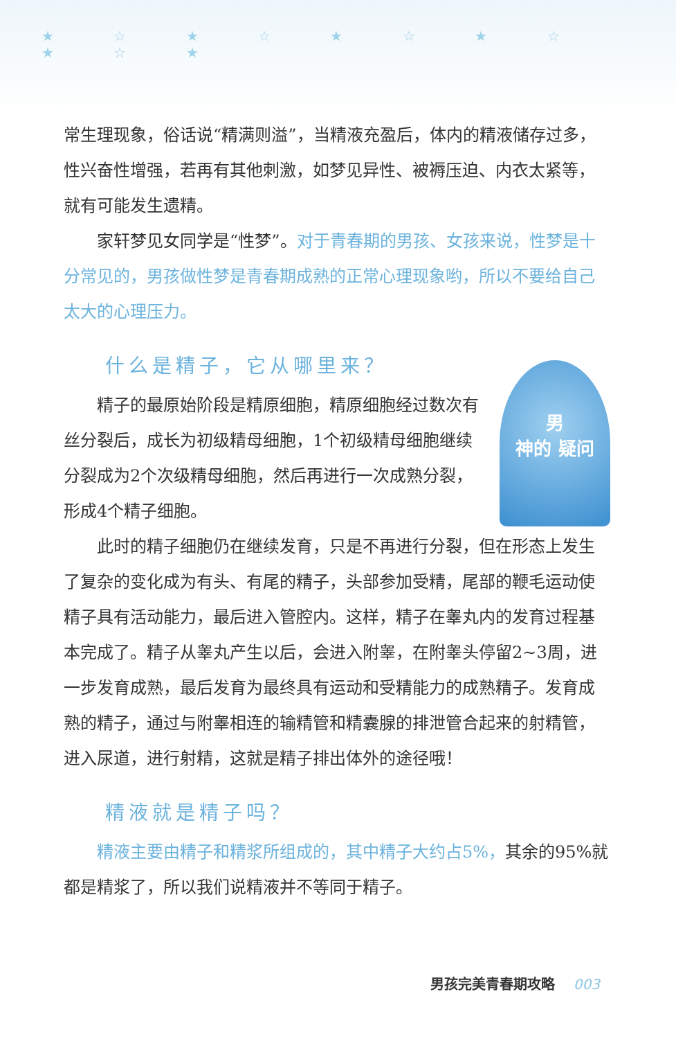★ ☆ ★ ☆ ★ ☆ ★ ☆ ★ ☆ ★
常生理现象，俗话说“精满则溢”，当精液充盈后，体内的精液储存过多，性兴奋性增强，若再有其他刺激，如梦见异性、被褥压迫、内衣太紧等，就有可能发生遗精。
家轩梦见女同学是“性梦”。对于青春期的男孩、女孩来说，性梦是十分常见的，男孩做性梦是青春期成熟的正常心理现象哟，所以不要给自己太大的心理压力。
什么是精子，它从哪里来？
男
神的 疑问
精子的最原始阶段是精原细胞，精原细胞经过数次有丝分裂后，成长为初级精母细胞，1个初级精母细胞继续分裂成为2个次级精母细胞，然后再进行一次成熟分裂，形成4个精子细胞。
此时的精子细胞仍在继续发育，只是不再进行分裂，但在形态上发生了复杂的变化成为有头、有尾的精子，头部参加受精，尾部的鞭毛运动使精子具有活动能力，最后进入管腔内。这样，精子在睾丸内的发育过程基本完成了。精子从睾丸产生以后，会进入附睾，在附睾头停留2~3周，进一步发育成熟，最后发育为最终具有运动和受精能力的成熟精子。发育成熟的精子，通过与附睾相连的输精管和精囊腺的排泄管合起来的射精管，进入尿道，进行射精，这就是精子排出体外的途径哦！
精液就是精子吗？
精液主要由精子和精浆所组成的，其中精子大约占5%，其余的95%就都是精浆了，所以我们说精液并不等同于精子。
男孩完美青春期攻略 003